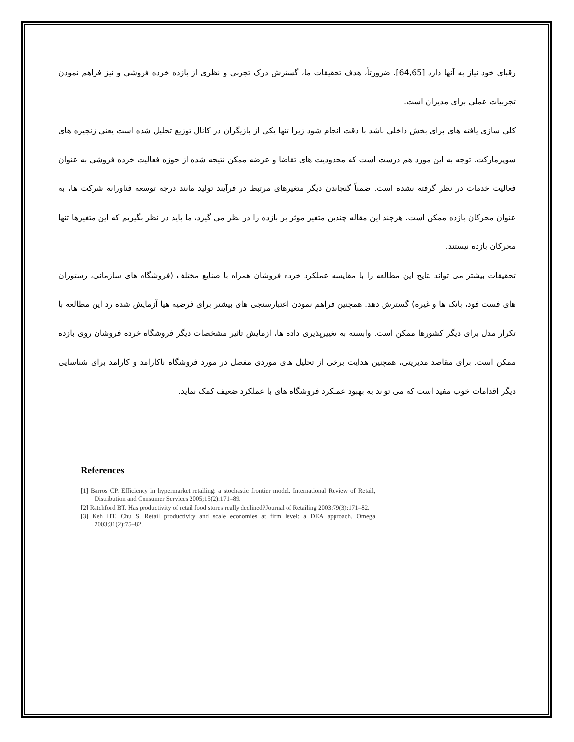رقبای خود نیاز به آنها دارد [64,65]. ضرورتاً، هدف تحقیقات ما، گسترش درک تجربی و نظری از بازده خرده فروشی و نیز فراهم نمودن تجربیات عملی برای مدیران است.
کلی سازی یافته های برای بخش داخلی باشد با دقت انجام شود زیرا تنها یکی از بازیگران در کانال توزیع تحلیل شده است یعنی زنجیره های سوپرمارکت. توجه به این مورد هم درست است که محدودیت های تقاضا و عرضه ممکن نتیجه شده از حوزه فعالیت خرده فروشی به عنوان فعالیت خدمات در نظر گرفته نشده است. ضمناً گنجاندن دیگر متغیرهای مرتبط در فرآیند تولید مانند درجه توسعه فناورانه شرکت ها، به عنوان محرکان بازده ممکن است. هرچند این مقاله چندین متغیر موثر بر بازده را در نظر می گیرد، ما باید در نظر بگیریم که این متغیرها تنها محرکان بازده نیستند.
تحقیقات بیشتر می تواند نتایج این مطالعه را با مقایسه عملکرد خرده فروشان همراه با صنایع مختلف (فروشگاه های سازمانی، رستوران های فست فود، بانک ها و غیره) گسترش دهد. همچنین فراهم نمودن اعتبارسنجی های بیشتر برای فرضیه هیا آزمایش شده رد این مطالعه با تکرار مدل برای دیگر کشورها ممکن است. وابسته به تغییرپذیری داده ها، ازمایش تاثیر مشخصات دیگر فروشگاه خرده فروشان روی بازده ممکن است. برای مقاصد مدیریتی، همچنین هدایت برخی از تحلیل های موردی مفصل در مورد فروشگاه ناکارامد و کارامد برای شناسایی دیگر اقدامات خوب مفید است که می تواند به بهبود عملکرد فروشگاه های با عملکرد ضعیف کمک نماید.
References
[1] Barros CP. Efficiency in hypermarket retailing: a stochastic frontier model. International Review of Retail, Distribution and Consumer Services 2005;15(2):171–89.
[2] Ratchford BT. Has productivity of retail food stores really declined?Journal of Retailing 2003;79(3):171–82.
[3] Keh HT, Chu S. Retail productivity and scale economies at firm level: a DEA approach. Omega 2003;31(2):75–82.